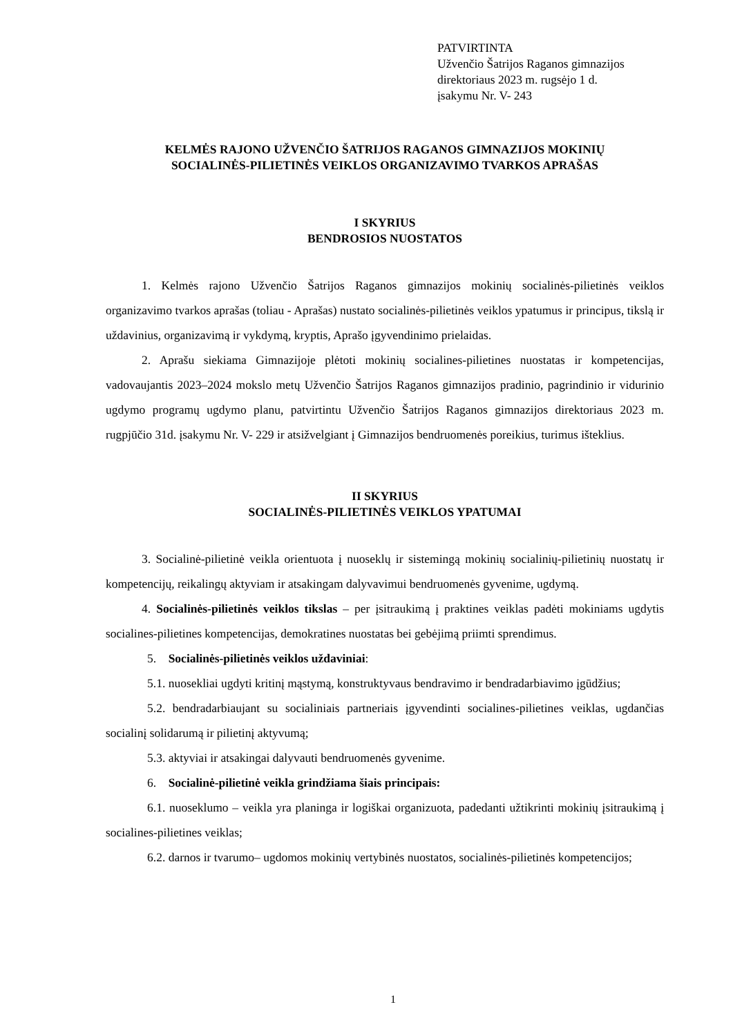PATVIRTINTA
Užvenčio Šatrijos Raganos gimnazijos
direktoriaus 2023 m. rugsėjo 1 d.
įsakymu Nr. V- 243
KELMĖS RAJONO UŽVENČIO ŠATRIJOS RAGANOS GIMNAZIJOS MOKINIŲ
SOCIALINĖS-PILIETINĖS VEIKLOS ORGANIZAVIMO TVARKOS APRAŠAS
I SKYRIUS
BENDROSIOS NUOSTATOS
1. Kelmės rajono Užvenčio Šatrijos Raganos gimnazijos mokinių socialinės-pilietinės veiklos organizavimo tvarkos aprašas (toliau - Aprašas) nustato socialinės-pilietinės veiklos ypatumus ir principus, tikslą ir uždavinius, organizavimą ir vykdymą, kryptis, Aprašo įgyvendinimo prielaidas.
2. Aprašu siekiama Gimnazijoje plėtoti mokinių socialines-pilietines nuostatas ir kompetencijas, vadovaujantis 2023–2024 mokslo metų Užvenčio Šatrijos Raganos gimnazijos pradinio, pagrindinio ir vidurinio ugdymo programų ugdymo planu, patvirtintu Užvenčio Šatrijos Raganos gimnazijos direktoriaus 2023 m. rugpjūčio 31d. įsakymu Nr. V- 229 ir atsižvelgiant į Gimnazijos bendruomenės poreikius, turimus išteklius.
II SKYRIUS
SOCIALINĖS-PILIETINĖS VEIKLOS YPATUMAI
3. Socialinė-pilietinė veikla orientuota į nuoseklų ir sistemingą mokinių socialinių-pilietinių nuostatų ir kompetencijų, reikalingų aktyviam ir atsakingam dalyvavimui bendruomenės gyvenime, ugdymą.
4. Socialinės-pilietinės veiklos tikslas – per įsitraukimą į praktines veiklas padėti mokiniams ugdytis socialines-pilietines kompetencijas, demokratines nuostatas bei gebėjimą priimti sprendimus.
5. Socialinės-pilietinės veiklos uždaviniai:
5.1. nuosekliai ugdyti kritinį mąstymą, konstruktyvaus bendravimo ir bendradarbiavimo įgūdžius;
5.2. bendradarbiaujant su socialiniais partneriais įgyvendinti socialines-pilietines veiklas, ugdančias socialinį solidarumą ir pilietinį aktyvumą;
5.3. aktyviai ir atsakingai dalyvauti bendruomenės gyvenime.
6. Socialinė-pilietinė veikla grindžiama šiais principais:
6.1. nuoseklumo – veikla yra planinga ir logiškai organizuota, padedanti užtikrinti mokinių įsitraukimą į socialines-pilietines veiklas;
6.2. darnos ir tvarumo– ugdomos mokinių vertybinės nuostatos, socialinės-pilietinės kompetencijos;
1